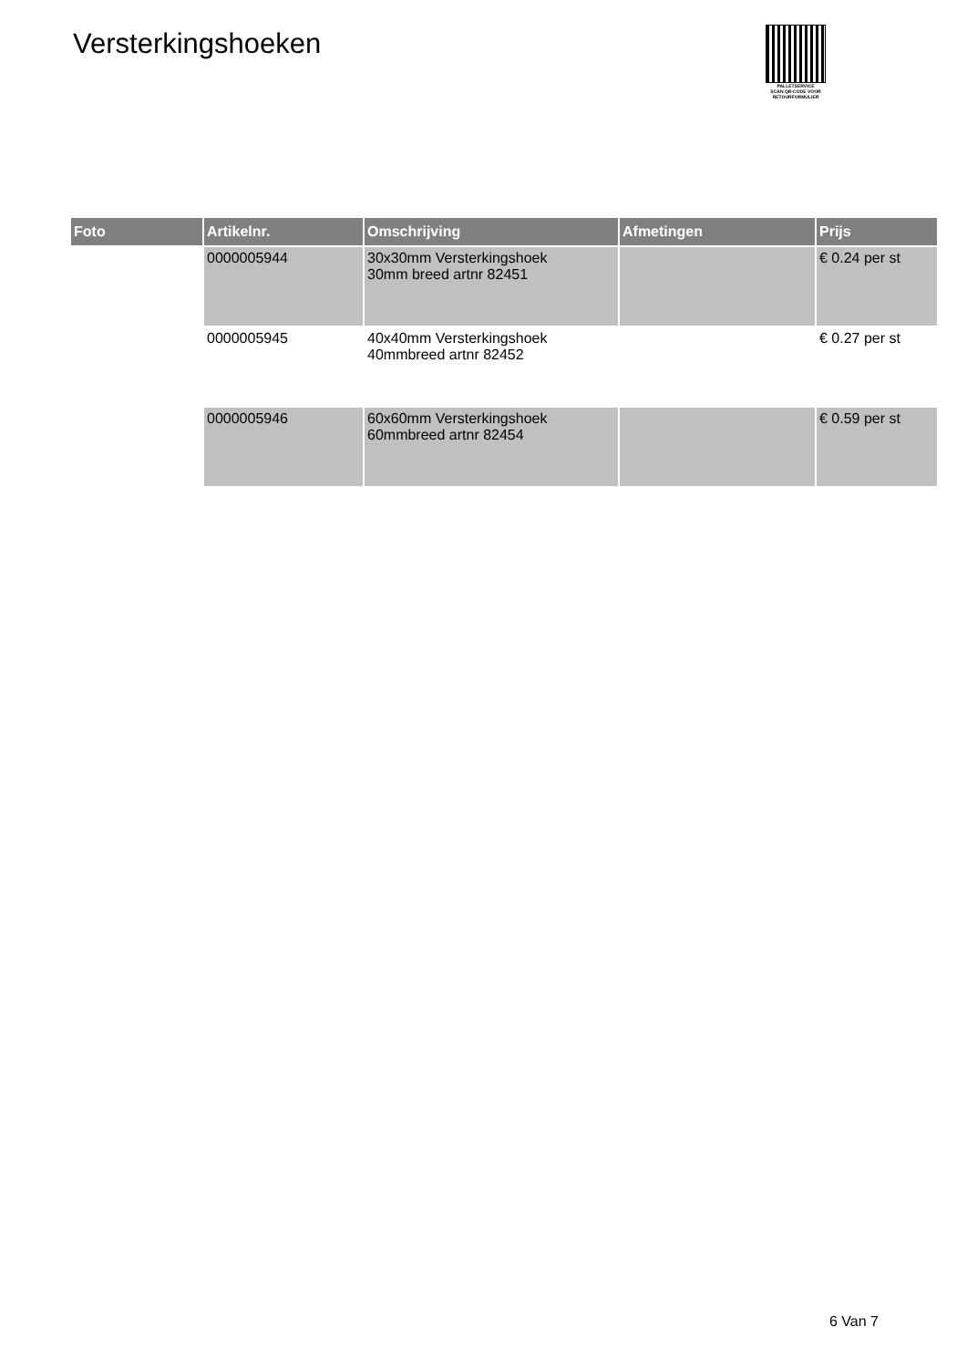Versterkingshoeken
PALLETSERVICE
SCAN QR-CODE VOOR
RETOURFORMULIER
| Foto | Artikelnr. | Omschrijving | Afmetingen | Prijs |
| --- | --- | --- | --- | --- |
| | 0000005944 | 30x30mm Versterkingshoek 30mm breed artnr 82451 | | € 0.24 per st |
| | 0000005945 | 40x40mm Versterkingshoek 40mmbreed artnr 82452 | | € 0.27 per st |
| | 0000005946 | 60x60mm Versterkingshoek 60mmbreed artnr 82454 | | € 0.59 per st |
6 Van 7